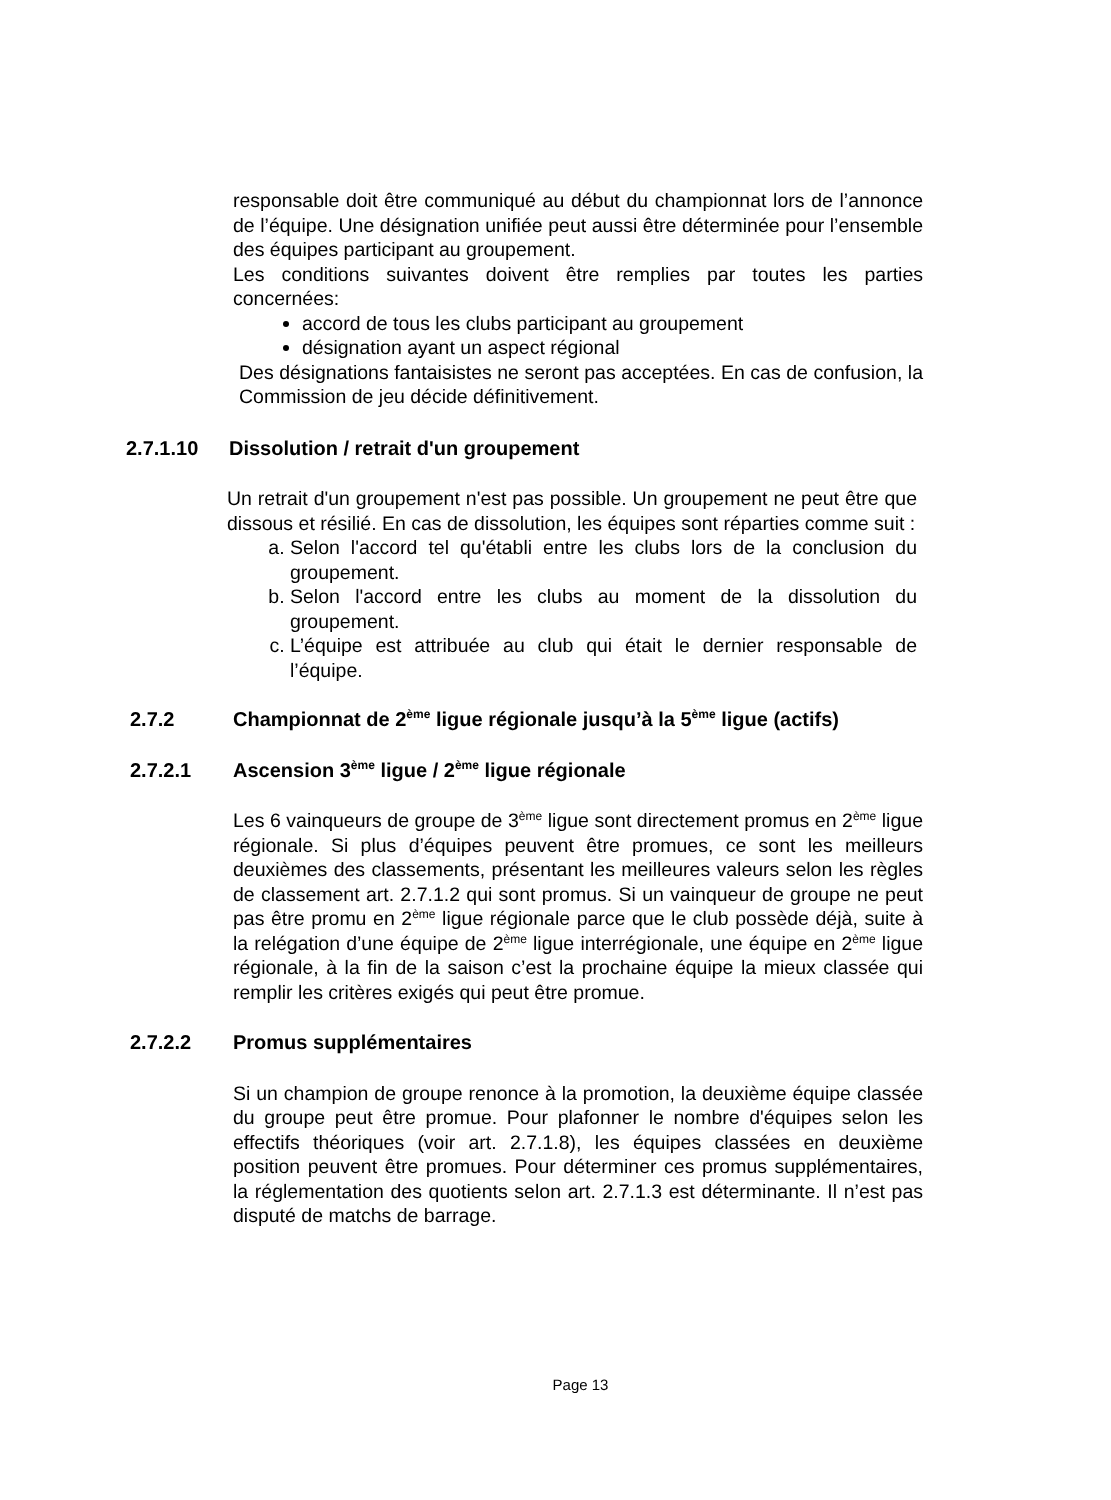responsable doit être communiqué au début du championnat lors de l’annonce de l’équipe. Une désignation unifiée peut aussi être déterminée pour l’ensemble des équipes participant au groupement.
Les conditions suivantes doivent être remplies par toutes les parties concernées:
accord de tous les clubs participant au groupement
désignation ayant un aspect régional
Des désignations fantaisistes ne seront pas acceptées. En cas de confusion, la Commission de jeu décide définitivement.
2.7.1.10 Dissolution / retrait d'un groupement
Un retrait d'un groupement n'est pas possible. Un groupement ne peut être que dissous et résilié. En cas de dissolution, les équipes sont réparties comme suit :
a. Selon l'accord tel qu'établi entre les clubs lors de la conclusion du groupement.
b. Selon l'accord entre les clubs au moment de la dissolution du groupement.
c. L’équipe est attribuée au club qui était le dernier responsable de l’équipe.
2.7.2 Championnat de 2<sup>ème</sup> ligue régionale jusqu’à la 5<sup>ème</sup> ligue (actifs)
2.7.2.1 Ascension 3<sup>ème</sup> ligue / 2<sup>ème</sup> ligue régionale
Les 6 vainqueurs de groupe de 3<sup>ème</sup> ligue sont directement promus en 2<sup>ème</sup> ligue régionale. Si plus d’équipes peuvent être promues, ce sont les meilleurs deuxièmes des classements, présentant les meilleures valeurs selon les règles de classement art. 2.7.1.2 qui sont promus. Si un vainqueur de groupe ne peut pas être promu en 2<sup>ème</sup> ligue régionale parce que le club possède déjà, suite à la relégation d’une équipe de 2<sup>ème</sup> ligue interrégionale, une équipe en 2<sup>ème</sup> ligue régionale, à la fin de la saison c’est la prochaine équipe la mieux classée qui remplir les critères exigés qui peut être promue.
2.7.2.2 Promus supplémentaires
Si un champion de groupe renonce à la promotion, la deuxième équipe classée du groupe peut être promue. Pour plafonner le nombre d'équipes selon les effectifs théoriques (voir art. 2.7.1.8), les équipes classées en deuxième position peuvent être promues. Pour déterminer ces promus supplémentaires, la réglementation des quotients selon art. 2.7.1.3 est déterminante. Il n’est pas disputé de matchs de barrage.
Page 13